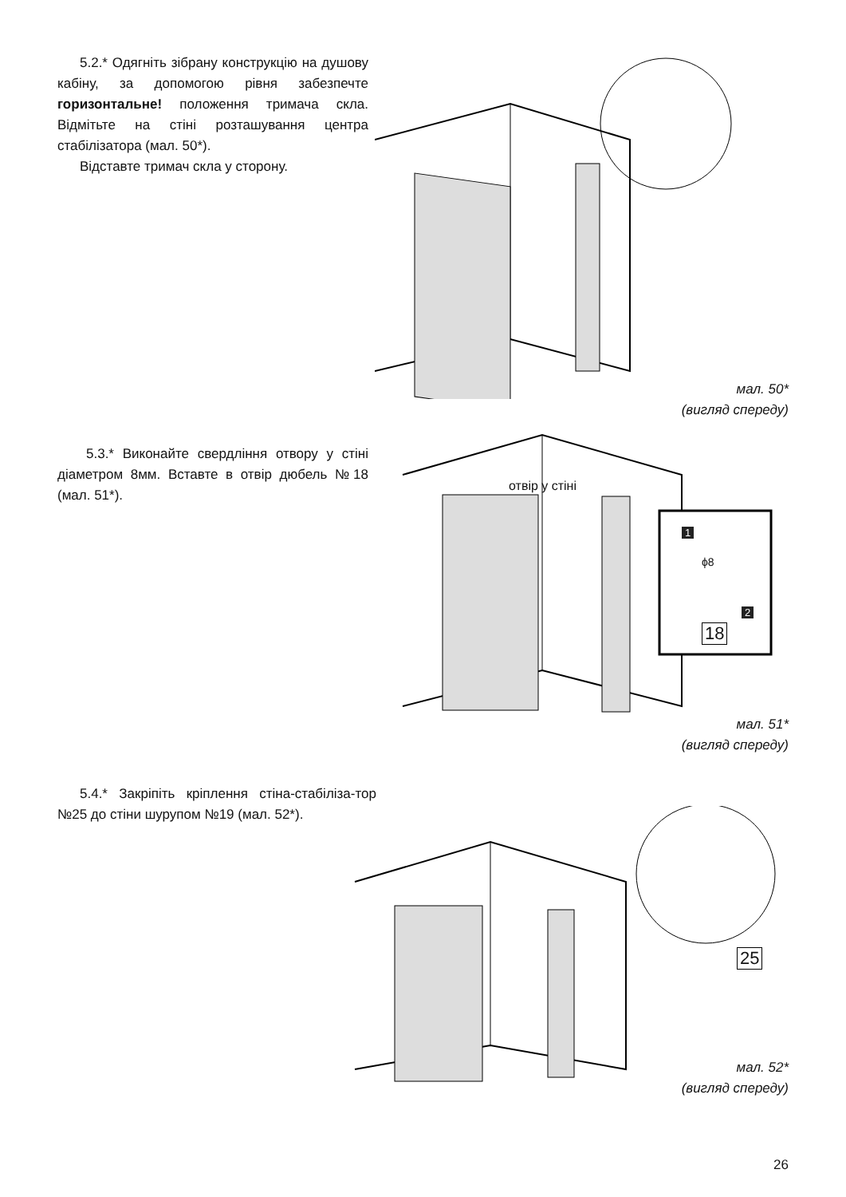5.2.* Одягніть зібрану конструкцію на душову кабіну, за допомогою рівня забезпечте горизонтальне! положення тримача скла. Відмітьте на стіні розташування центра стабілізатора (мал. 50*).
Відставте тримач скла у сторону.
мал. 50*
(вигляд спереду)
5.3.* Виконайте свердління отвору у стіні діаметром 8мм. Вставте в отвір дюбель №18 (мал. 51*).
отвір у стіні
1
ϕ8
2
18
мал. 51*
(вигляд спереду)
5.4.* Закріпіть кріплення стіна-стабіліза-тор №25 до стіни шурупом №19 (мал. 52*).
25
мал. 52*
(вигляд спереду)
26